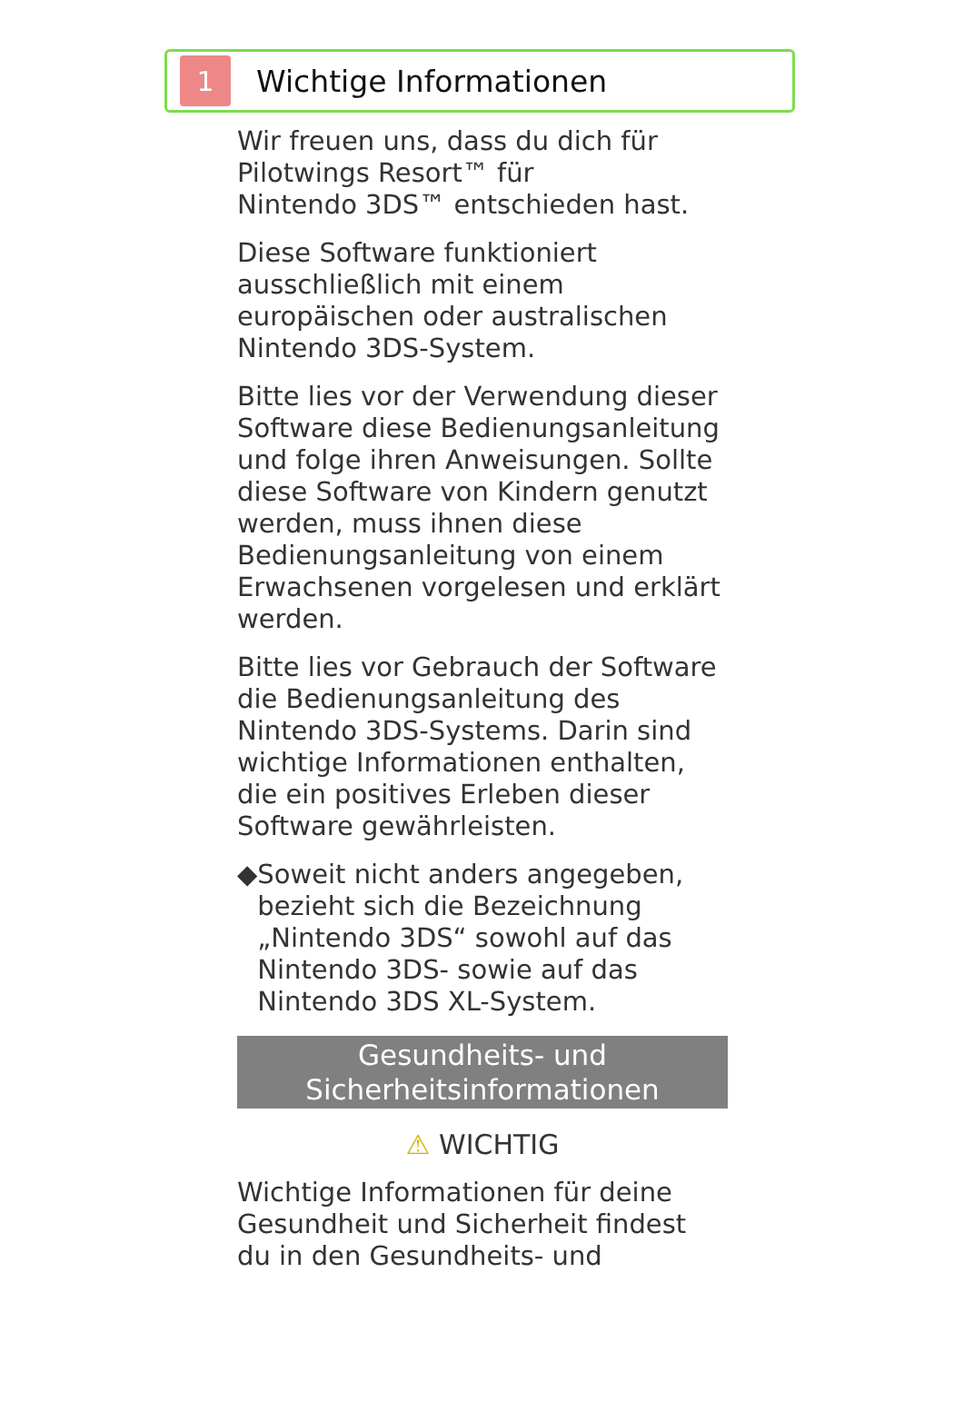1
Wichtige Informationen
Wir freuen uns, dass du dich für Pilotwings Resort™ für
Nintendo 3DS™ entschieden hast.
Diese Software funktioniert ausschließlich mit einem europäischen oder australischen Nintendo 3DS-System.
Bitte lies vor der Verwendung dieser Software diese Bedienungsanleitung und folge ihren Anweisungen. Sollte diese Software von Kindern genutzt werden, muss ihnen diese Bedienungsanleitung von einem Erwachsenen vorgelesen und erklärt werden.
Bitte lies vor Gebrauch der Software die Bedienungsanleitung des Nintendo 3DS-Systems. Darin sind wichtige Informationen enthalten, die ein positives Erleben dieser Software gewährleisten.
◆ Soweit nicht anders angegeben, bezieht sich die Bezeichnung „Nintendo 3DS“ sowohl auf das Nintendo 3DS- sowie auf das Nintendo 3DS XL-System.
Gesundheits- und
Sicherheitsinformationen
⚠ WICHTIG
Wichtige Informationen für deine Gesundheit und Sicherheit findest du in den Gesundheits- und